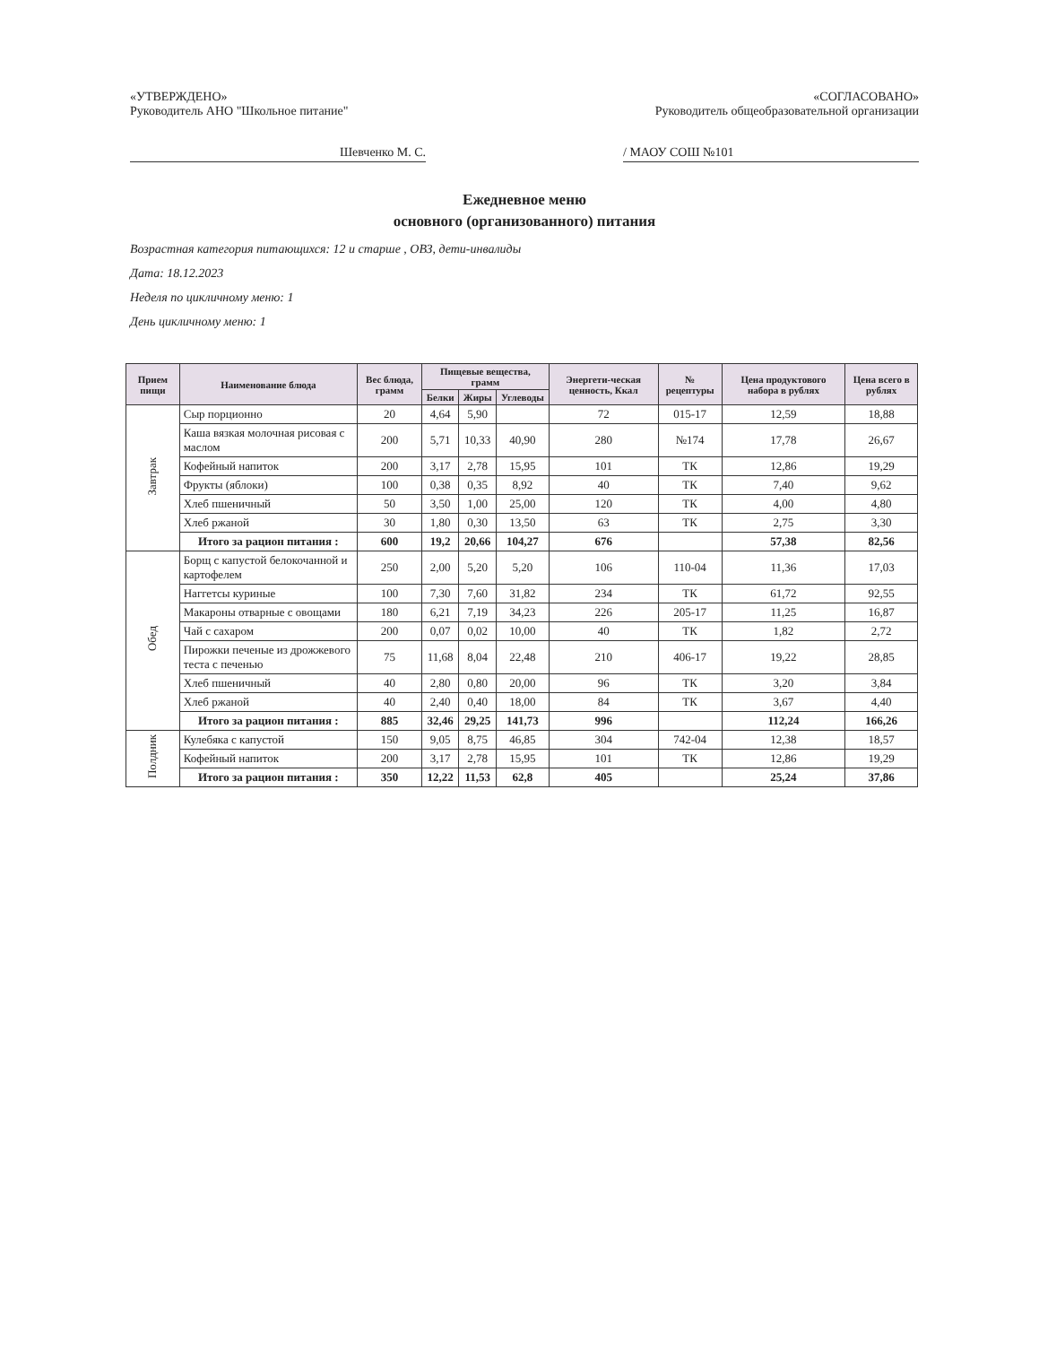«УТВЕРЖДЕНО» «СОГЛАСОВАНО»
Руководитель АНО "Школьное питание"
Руководитель общеобразовательной организации
Шевченко М. С. / МАОУ СОШ №101
Ежедневное меню
основного (организованного) питания
Возрастная категория питающихся: 12 и старше , ОВЗ, дети-инвалиды
Дата: 18.12.2023
Неделя по цикличному меню: 1
День цикличному меню: 1
| Прием пищи | Наименование блюда | Вес блюда, грамм | Пищевые вещества, грамм | | | Энергети-ческая ценность, Ккал | № рецептуры | Цена продуктового набора в рублях | Цена всего в рублях |
| --- | --- | --- | --- | --- | --- | --- | --- | --- | --- |
| | | | Белки | Жиры | Углеводы | | | | |
| Завтрак | Сыр порционно | 20 | 4,64 | 5,90 | | 72 | 015-17 | 12,59 | 18,88 |
| | Каша вязкая молочная рисовая с маслом | 200 | 5,71 | 10,33 | 40,90 | 280 | №174 | 17,78 | 26,67 |
| | Кофейный напиток | 200 | 3,17 | 2,78 | 15,95 | 101 | ТК | 12,86 | 19,29 |
| | Фрукты (яблоки) | 100 | 0,38 | 0,35 | 8,92 | 40 | ТК | 7,40 | 9,62 |
| | Хлеб пшеничный | 50 | 3,50 | 1,00 | 25,00 | 120 | ТК | 4,00 | 4,80 |
| | Хлеб ржаной | 30 | 1,80 | 0,30 | 13,50 | 63 | ТК | 2,75 | 3,30 |
| | Итого за рацион питания : | 600 | 19,2 | 20,66 | 104,27 | 676 | | 57,38 | 82,56 |
| Обед | Борщ с капустой белокочанной и картофелем | 250 | 2,00 | 5,20 | 5,20 | 106 | 110-04 | 11,36 | 17,03 |
| | Наггетсы куриные | 100 | 7,30 | 7,60 | 31,82 | 234 | ТК | 61,72 | 92,55 |
| | Макароны отварные с овощами | 180 | 6,21 | 7,19 | 34,23 | 226 | 205-17 | 11,25 | 16,87 |
| | Чай с сахаром | 200 | 0,07 | 0,02 | 10,00 | 40 | ТК | 1,82 | 2,72 |
| | Пирожки печеные из дрожжевого теста с печенью | 75 | 11,68 | 8,04 | 22,48 | 210 | 406-17 | 19,22 | 28,85 |
| | Хлеб пшеничный | 40 | 2,80 | 0,80 | 20,00 | 96 | ТК | 3,20 | 3,84 |
| | Хлеб ржаной | 40 | 2,40 | 0,40 | 18,00 | 84 | ТК | 3,67 | 4,40 |
| | Итого за рацион питания : | 885 | 32,46 | 29,25 | 141,73 | 996 | | 112,24 | 166,26 |
| Полдник | Кулебяка с капустой | 150 | 9,05 | 8,75 | 46,85 | 304 | 742-04 | 12,38 | 18,57 |
| | Кофейный напиток | 200 | 3,17 | 2,78 | 15,95 | 101 | ТК | 12,86 | 19,29 |
| | Итого за рацион питания : | 350 | 12,22 | 11,53 | 62,8 | 405 | | 25,24 | 37,86 |